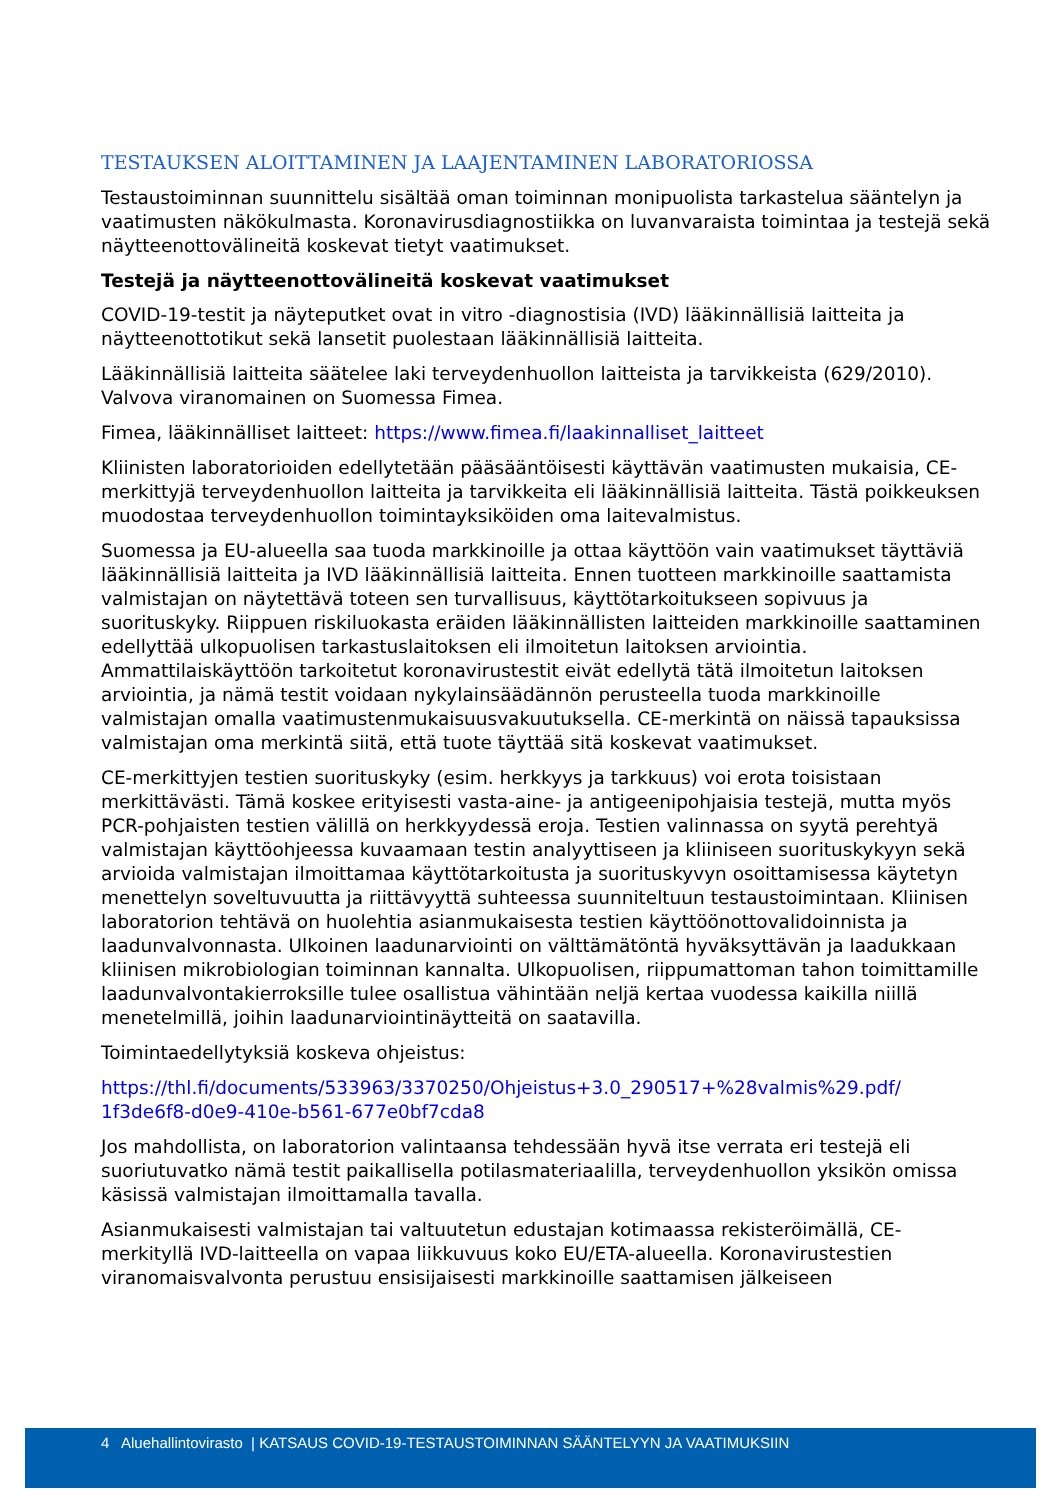TESTAUKSEN ALOITTAMINEN JA LAAJENTAMINEN LABORATORIOSSA
Testaustoiminnan suunnittelu sisältää oman toiminnan monipuolista tarkastelua sääntelyn ja vaatimusten näkökulmasta. Koronavirusdiagnostiikka on luvanvaraista toimintaa ja testejä sekä näytteenottovälineitä koskevat tietyt vaatimukset.
Testejä ja näytteenottovälineitä koskevat vaatimukset
COVID-19-testit ja näyteputket ovat in vitro -diagnostisia (IVD) lääkinnällisiä laitteita ja näytteenottotikut sekä lansetit puolestaan lääkinnällisiä laitteita.
Lääkinnällisiä laitteita säätelee laki terveydenhuollon laitteista ja tarvikkeista (629/2010). Valvova viranomainen on Suomessa Fimea.
Fimea, lääkinnälliset laitteet: https://www.fimea.fi/laakinnalliset_laitteet
Kliinisten laboratorioiden edellytetään pääsääntöisesti käyttävän vaatimusten mukaisia, CE-merkittyjä terveydenhuollon laitteita ja tarvikkeita eli lääkinnällisiä laitteita. Tästä poikkeuksen muodostaa terveydenhuollon toimintayksiköiden oma laitevalmistus.
Suomessa ja EU-alueella saa tuoda markkinoille ja ottaa käyttöön vain vaatimukset täyttäviä lääkinnällisiä laitteita ja IVD lääkinnällisiä laitteita. Ennen tuotteen markkinoille saattamista valmistajan on näytettävä toteen sen turvallisuus, käyttötarkoitukseen sopivuus ja suorituskyky. Riippuen riskiluokasta eräiden lääkinnällisten laitteiden markkinoille saattaminen edellyttää ulkopuolisen tarkastuslaitoksen eli ilmoitetun laitoksen arviointia. Ammattilaiskäyttöön tarkoitetut koronavirustestit eivät edellytä tätä ilmoitetun laitoksen arviointia, ja nämä testit voidaan nykylainsäädännön perusteella tuoda markkinoille valmistajan omalla vaatimustenmukaisuusvakuutuksella. CE-merkintä on näissä tapauksissa valmistajan oma merkintä siitä, että tuote täyttää sitä koskevat vaatimukset.
CE-merkittyjen testien suorituskyky (esim. herkkyys ja tarkkuus) voi erota toisistaan merkittävästi. Tämä koskee erityisesti vasta-aine- ja antigeenipohjaisia testejä, mutta myös PCR-pohjaisten testien välillä on herkkyydessä eroja. Testien valinnassa on syytä perehtyä valmistajan käyttöohjeessa kuvaamaan testin analyyttiseen ja kliiniseen suorituskykyyn sekä arvioida valmistajan ilmoittamaa käyttötarkoitusta ja suorituskyvyn osoittamisessa käytetyn menettelyn soveltuvuutta ja riittävyyttä suhteessa suunniteltuun testaustoimintaan. Kliinisen laboratorion tehtävä on huolehtia asianmukaisesta testien käyttöönottovalidoinnista ja laadunvalvonnasta. Ulkoinen laadunarviointi on välttämätöntä hyväksyttävän ja laadukkaan kliinisen mikrobiologian toiminnan kannalta. Ulkopuolisen, riippumattoman tahon toimittamille laadunvalvontakierroksille tulee osallistua vähintään neljä kertaa vuodessa kaikilla niillä menetelmillä, joihin laadunarviointinäytteitä on saatavilla.
Toimintaedellytyksiä koskeva ohjeistus:
https://thl.fi/documents/533963/3370250/Ohjeistus+3.0_290517+%28valmis%29.pdf/ 1f3de6f8-d0e9-410e-b561-677e0bf7cda8
Jos mahdollista, on laboratorion valintaansa tehdessään hyvä itse verrata eri testejä eli suoriutuvatko nämä testit paikallisella potilasmateriaalilla, terveydenhuollon yksikön omissa käsissä valmistajan ilmoittamalla tavalla.
Asianmukaisesti valmistajan tai valtuutetun edustajan kotimaassa rekisteröimällä, CE-merkityllä IVD-laitteella on vapaa liikkuvuus koko EU/ETA-alueella. Koronavirustestien viranomaisvalvonta perustuu ensisijaisesti markkinoille saattamisen jälkeiseen
4 Aluehallintovirasto | KATSAUS COVID-19-TESTAUSTOIMINNAN SÄÄNTELYYN JA VAATIMUKSIIN